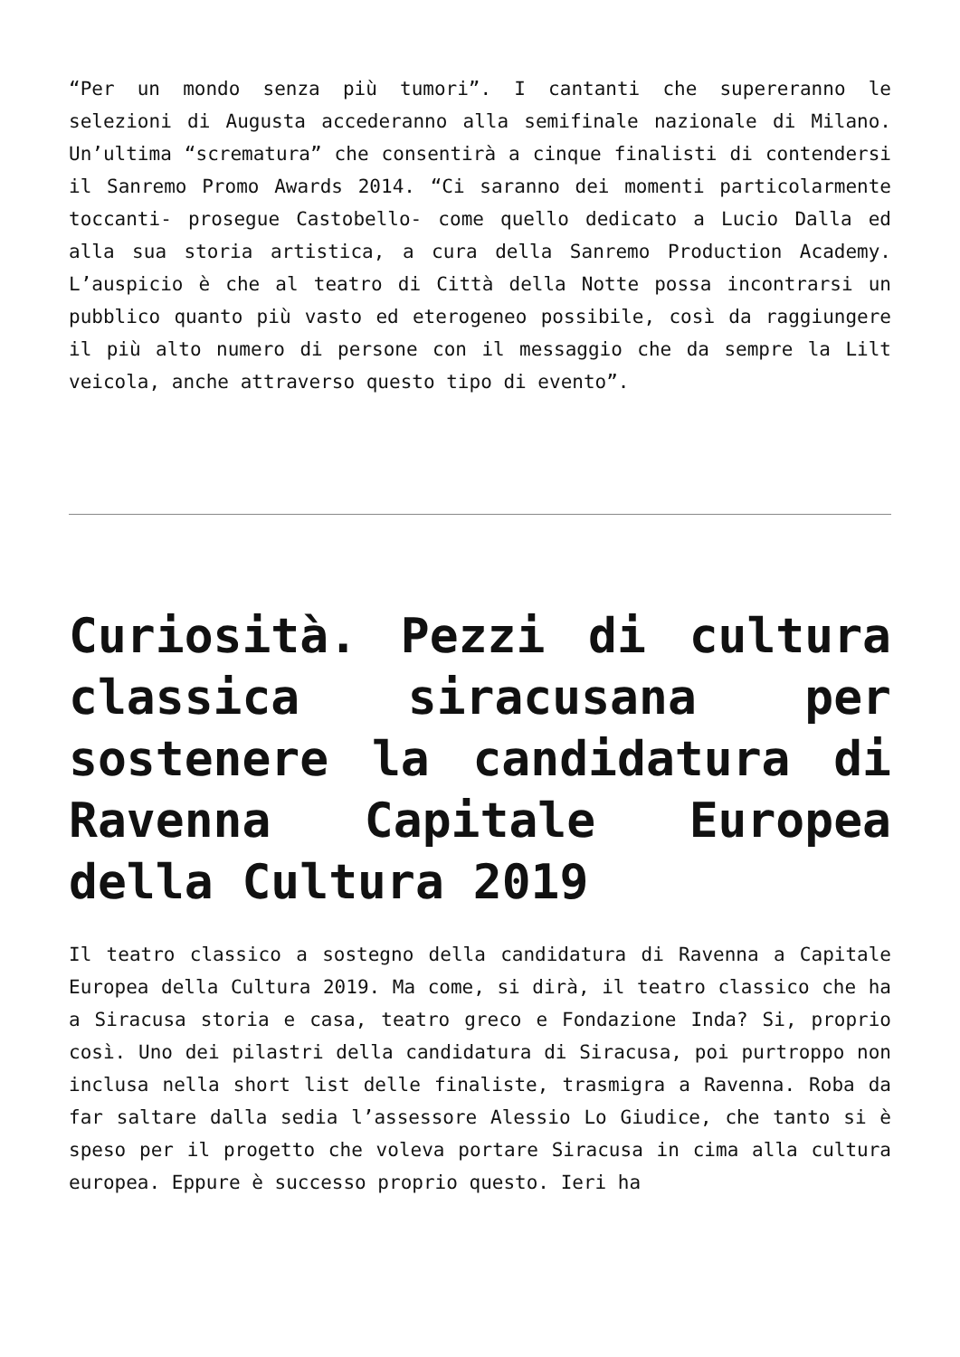“Per un mondo senza più tumori”. I cantanti che supereranno le selezioni di Augusta accederanno alla semifinale nazionale di Milano. Un’ultima “scrematura” che consentirà a cinque finalisti di contendersi il Sanremo Promo Awards 2014. “Ci saranno dei momenti particolarmente toccanti- prosegue Castobello- come quello dedicato a Lucio Dalla ed alla sua storia artistica, a cura della Sanremo Production Academy. L’auspicio è che al teatro di Città della Notte possa incontrarsi un pubblico quanto più vasto ed eterogeneo possibile, così da raggiungere il più alto numero di persone con il messaggio che da sempre la Lilt veicola, anche attraverso questo tipo di evento”.
Curiosità. Pezzi di cultura classica siracusana per sostenere la candidatura di Ravenna Capitale Europea della Cultura 2019
Il teatro classico a sostegno della candidatura di Ravenna a Capitale Europea della Cultura 2019. Ma come, si dirà, il teatro classico che ha a Siracusa storia e casa, teatro greco e Fondazione Inda? Si, proprio così. Uno dei pilastri della candidatura di Siracusa, poi purtroppo non inclusa nella short list delle finaliste, trasmigra a Ravenna. Roba da far saltare dalla sedia l’assessore Alessio Lo Giudice, che tanto si è speso per il progetto che voleva portare Siracusa in cima alla cultura europea. Eppure è successo proprio questo. Ieri ha